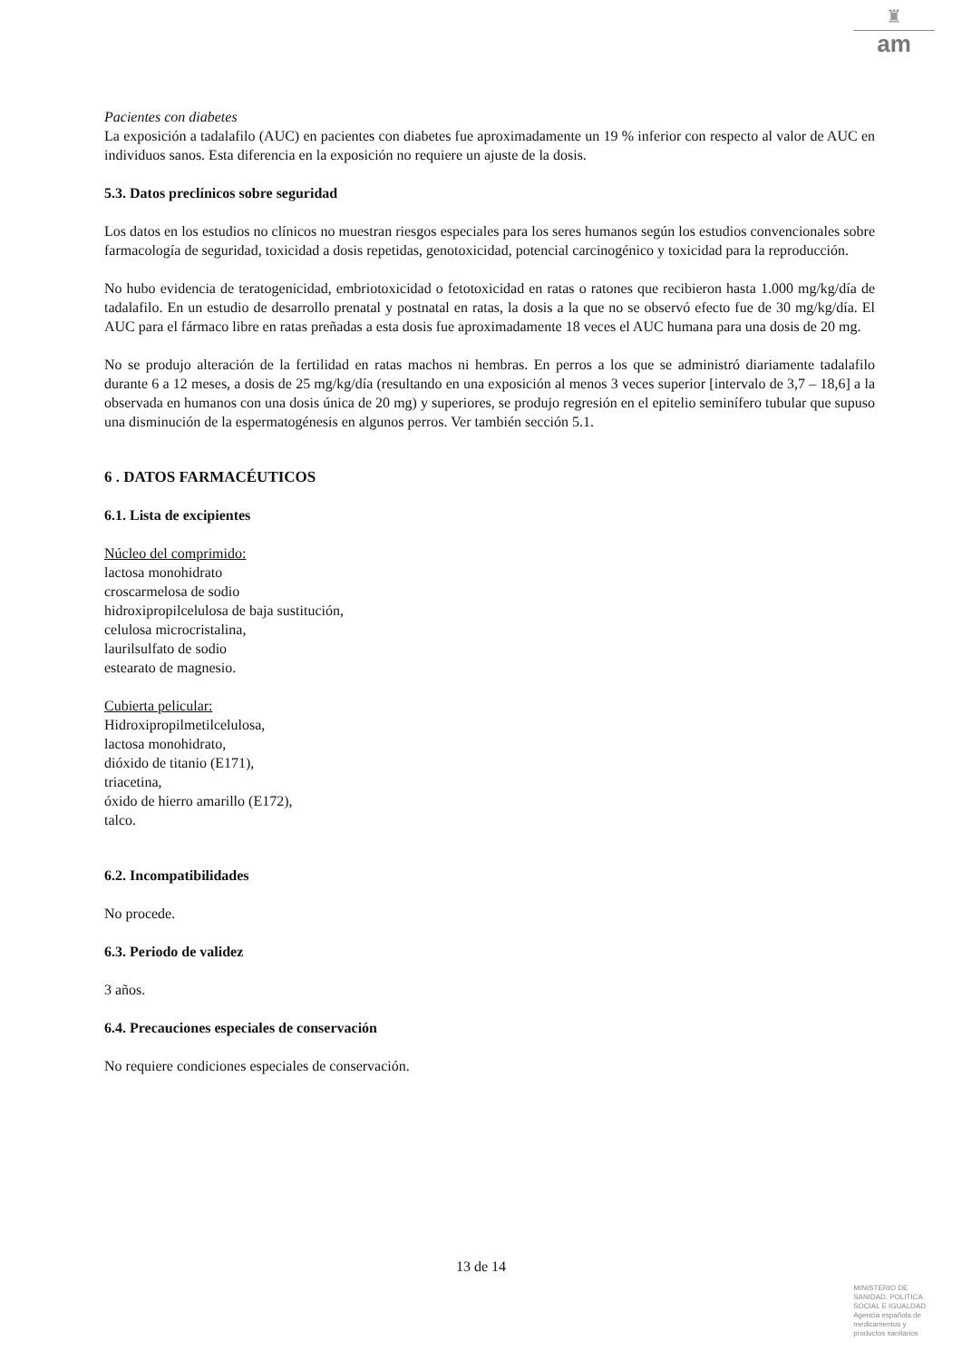♜
am
Pacientes con diabetes
La exposición a tadalafilo (AUC) en pacientes con diabetes fue aproximadamente un 19 % inferior con respecto al valor de AUC en individuos sanos. Esta diferencia en la exposición no requiere un ajuste de la dosis.
5.3. Datos preclínicos sobre seguridad
Los datos en los estudios no clínicos no muestran riesgos especiales para los seres humanos según los estudios convencionales sobre farmacología de seguridad, toxicidad a dosis repetidas, genotoxicidad, potencial carcinogénico y toxicidad para la reproducción.
No hubo evidencia de teratogenicidad, embriotoxicidad o fetotoxicidad en ratas o ratones que recibieron hasta 1.000 mg/kg/día de tadalafilo. En un estudio de desarrollo prenatal y postnatal en ratas, la dosis a la que no se observó efecto fue de 30 mg/kg/día. El AUC para el fármaco libre en ratas preñadas a esta dosis fue aproximadamente 18 veces el AUC humana para una dosis de 20 mg.
No se produjo alteración de la fertilidad en ratas machos ni hembras. En perros a los que se administró diariamente tadalafilo durante 6 a 12 meses, a dosis de 25 mg/kg/día (resultando en una exposición al menos 3 veces superior [intervalo de 3,7 – 18,6] a la observada en humanos con una dosis única de 20 mg) y superiores, se produjo regresión en el epitelio seminífero tubular que supuso una disminución de la espermatogénesis en algunos perros. Ver también sección 5.1.
6 . DATOS FARMACÉUTICOS
6.1. Lista de excipientes
Núcleo del comprimido:
lactosa monohidrato
croscarmelosa de sodio
hidroxipropilcelulosa de baja sustitución,
celulosa microcristalina,
laurilsulfato de sodio
estearato de magnesio.
Cubierta pelicular:
Hidroxipropilmetilcelulosa,
lactosa monohidrato,
dióxido de titanio (E171),
triacetina,
óxido de hierro amarillo (E172),
talco.
6.2. Incompatibilidades
No procede.
6.3. Periodo de validez
3 años.
6.4. Precauciones especiales de conservación
No requiere condiciones especiales de conservación.
13 de 14
MINISTERIO DE
SANIDAD, POLITICA
SOCIAL E IGUALDAD
Agencia española de
medicamentos y
productos sanitarios